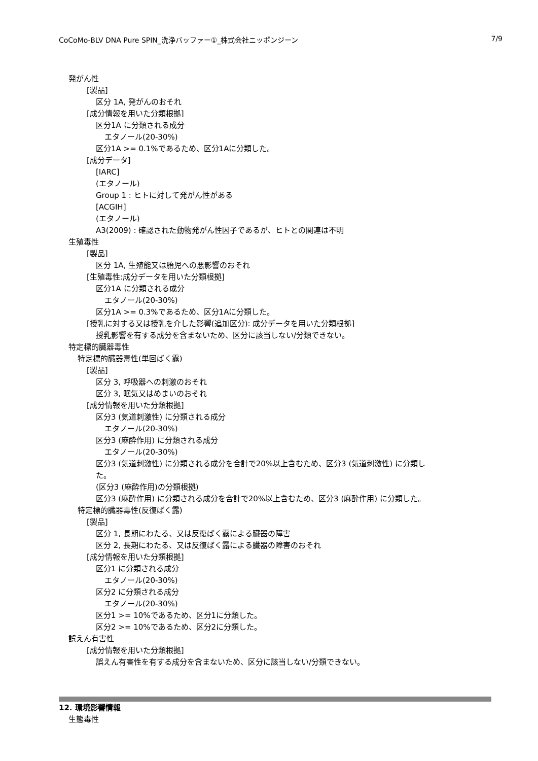CoCoMo-BLV DNA Pure SPIN_洗浄バッファー①_株式会社ニッポンジーン 7/9
発がん性
[製品]
区分 1A, 発がんのおそれ
[成分情報を用いた分類根拠]
区分1A に分類される成分
エタノール(20-30%)
区分1A >= 0.1%であるため、区分1Aに分類した。
[成分データ]
[IARC]
(エタノール)
Group 1 : ヒトに対して発がん性がある
[ACGIH]
(エタノール)
A3(2009) : 確認された動物発がん性因子であるが、ヒトとの関連は不明
生殖毒性
[製品]
区分 1A, 生殖能又は胎児への悪影響のおそれ
[生殖毒性:成分データを用いた分類根拠]
区分1A に分類される成分
エタノール(20-30%)
区分1A >= 0.3%であるため、区分1Aに分類した。
[授乳に対する又は授乳を介した影響(追加区分): 成分データを用いた分類根拠]
授乳影響を有する成分を含まないため、区分に該当しない/分類できない。
特定標的臓器毒性
特定標的臓器毒性(単回ばく露)
[製品]
区分 3, 呼吸器への刺激のおそれ
区分 3, 眠気又はめまいのおそれ
[成分情報を用いた分類根拠]
区分3 (気道刺激性) に分類される成分
エタノール(20-30%)
区分3 (麻酔作用) に分類される成分
エタノール(20-30%)
区分3 (気道刺激性) に分類される成分を合計で20%以上含むため、区分3 (気道刺激性) に分類し
た。
(区分3 (麻酔作用)の分類根拠)
区分3 (麻酔作用) に分類される成分を合計で20%以上含むため、区分3 (麻酔作用) に分類した。
特定標的臓器毒性(反復ばく露)
[製品]
区分 1, 長期にわたる、又は反復ばく露による臓器の障害
区分 2, 長期にわたる、又は反復ばく露による臓器の障害のおそれ
[成分情報を用いた分類根拠]
区分1 に分類される成分
エタノール(20-30%)
区分2 に分類される成分
エタノール(20-30%)
区分1 >= 10%であるため、区分1に分類した。
区分2 >= 10%であるため、区分2に分類した。
誤えん有害性
[成分情報を用いた分類根拠]
誤えん有害性を有する成分を含まないため、区分に該当しない/分類できない。
12. 環境影響情報
生態毒性